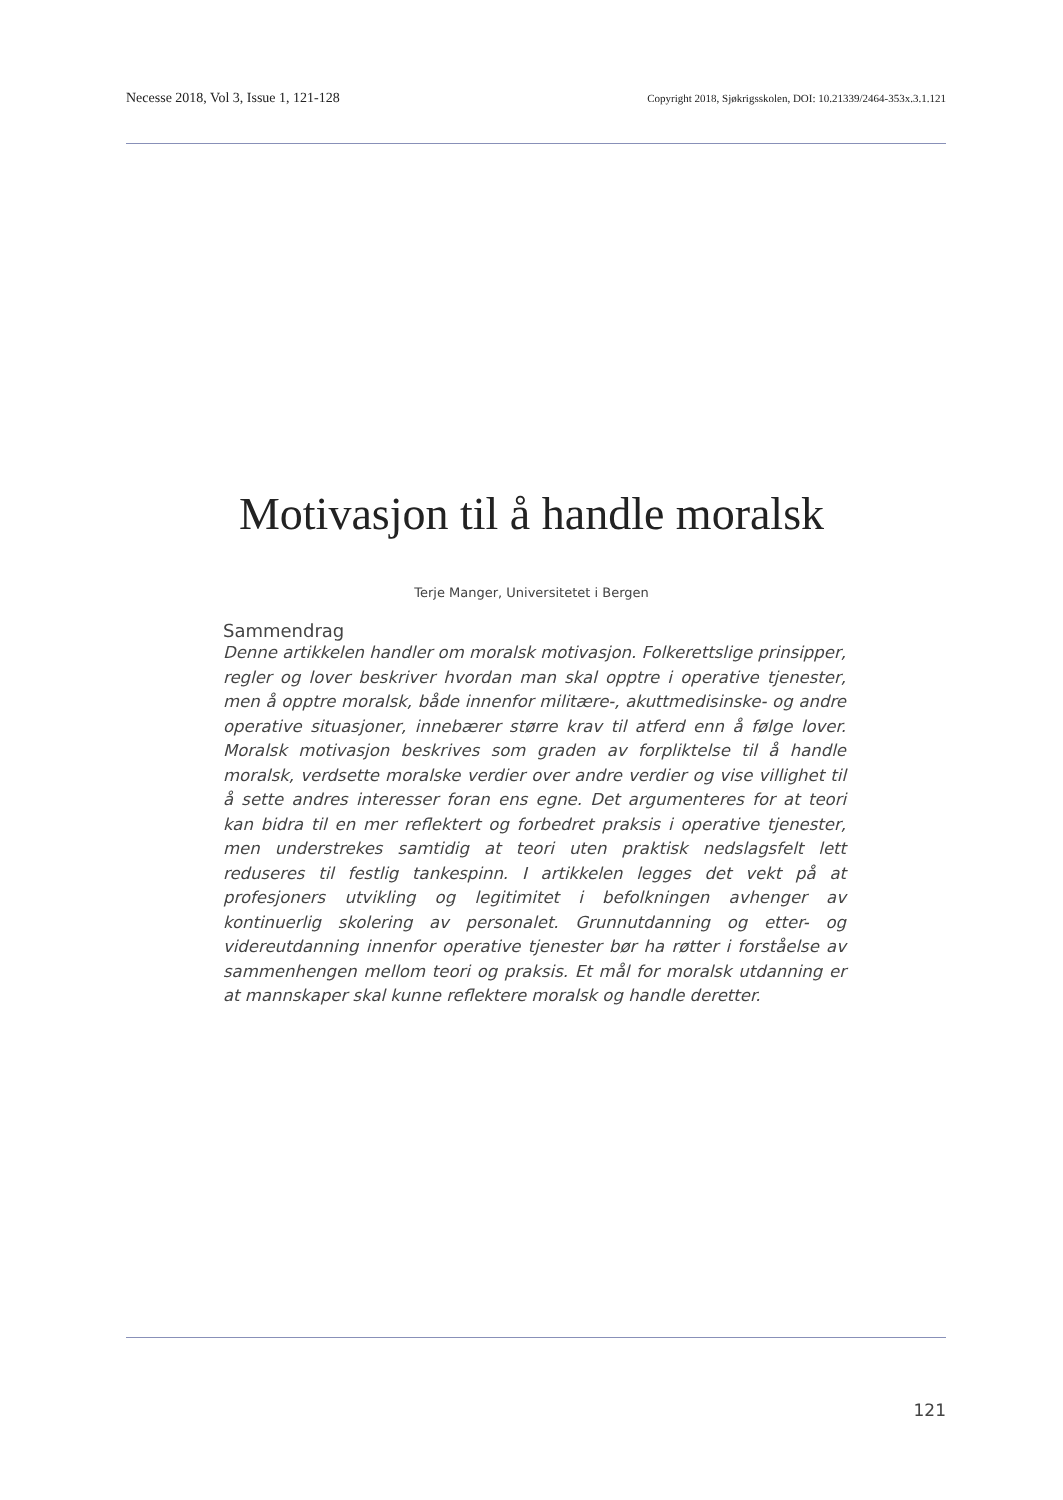Necesse 2018, Vol 3, Issue 1, 121-128 Copyright 2018, Sjøkrigsskolen, DOI: 10.21339/2464-353x.3.1.121
Motivasjon til å handle moralsk
Terje Manger, Universitetet i Bergen
Sammendrag
Denne artikkelen handler om moralsk motivasjon. Folkerettslige prinsipper, regler og lover beskriver hvordan man skal opptre i operative tjenester, men å opptre moralsk, både innenfor militære-, akuttmedisinske- og andre operative situasjoner, innebærer større krav til atferd enn å følge lover. Moralsk motivasjon beskrives som graden av forpliktelse til å handle moralsk, verdsette moralske verdier over andre verdier og vise villighet til å sette andres interesser foran ens egne. Det argumenteres for at teori kan bidra til en mer reflektert og forbedret praksis i operative tjenester, men understrekes samtidig at teori uten praktisk nedslagsfelt lett reduseres til festlig tankespinn. I artikkelen legges det vekt på at profesjoners utvikling og legitimitet i befolkningen avhenger av kontinuerlig skolering av personalet. Grunnutdanning og etter- og videreutdanning innenfor operative tjenester bør ha røtter i forståelse av sammenhengen mellom teori og praksis. Et mål for moralsk utdanning er at mannskaper skal kunne reflektere moralsk og handle deretter.
121